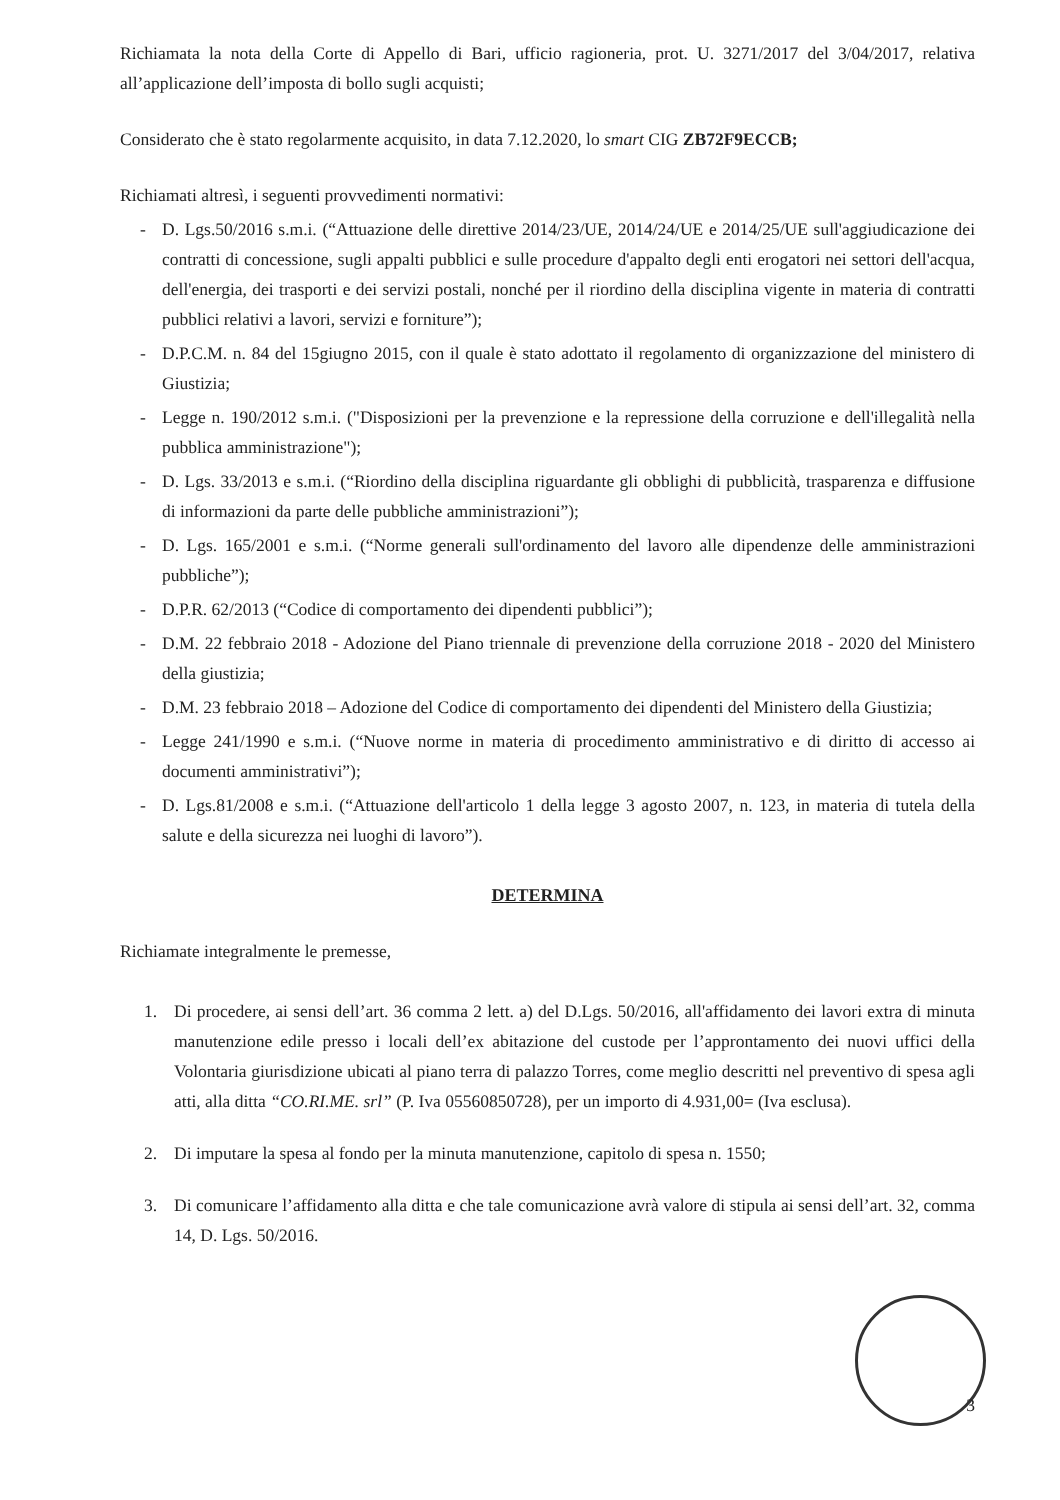Richiamata la nota della Corte di Appello di Bari, ufficio ragioneria, prot. U. 3271/2017 del 3/04/2017, relativa all’applicazione dell’imposta di bollo sugli acquisti;
Considerato che è stato regolarmente acquisito, in data 7.12.2020, lo smart CIG ZB72F9ECCB;
Richiamati altresì, i seguenti provvedimenti normativi:
- D. Lgs.50/2016 s.m.i. (“Attuazione delle direttive 2014/23/UE, 2014/24/UE e 2014/25/UE sull'aggiudicazione dei contratti di concessione, sugli appalti pubblici e sulle procedure d'appalto degli enti erogatori nei settori dell'acqua, dell'energia, dei trasporti e dei servizi postali, nonché per il riordino della disciplina vigente in materia di contratti pubblici relativi a lavori, servizi e forniture”);
- D.P.C.M. n. 84 del 15giugno 2015, con il quale è stato adottato il regolamento di organizzazione del ministero di Giustizia;
- Legge n. 190/2012 s.m.i. ("Disposizioni per la prevenzione e la repressione della corruzione e dell'illegalità nella pubblica amministrazione");
- D. Lgs. 33/2013 e s.m.i. (“Riordino della disciplina riguardante gli obblighi di pubblicità, trasparenza e diffusione di informazioni da parte delle pubbliche amministrazioni”);
- D. Lgs. 165/2001 e s.m.i. (“Norme generali sull'ordinamento del lavoro alle dipendenze delle amministrazioni pubbliche”);
- D.P.R. 62/2013 (“Codice di comportamento dei dipendenti pubblici”);
- D.M. 22 febbraio 2018 - Adozione del Piano triennale di prevenzione della corruzione 2018 - 2020 del Ministero della giustizia;
- D.M. 23 febbraio 2018 – Adozione del Codice di comportamento dei dipendenti del Ministero della Giustizia;
- Legge 241/1990 e s.m.i. (“Nuove norme in materia di procedimento amministrativo e di diritto di accesso ai documenti amministrativi”);
- D. Lgs.81/2008 e s.m.i. (“Attuazione dell'articolo 1 della legge 3 agosto 2007, n. 123, in materia di tutela della salute e della sicurezza nei luoghi di lavoro”).
DETERMINA
Richiamate integralmente le premesse,
1. Di procedere, ai sensi dell’art. 36 comma 2 lett. a) del D.Lgs. 50/2016, all'affidamento dei lavori extra di minuta manutenzione edile presso i locali dell’ex abitazione del custode per l’approntamento dei nuovi uffici della Volontaria giurisdizione ubicati al piano terra di palazzo Torres, come meglio descritti nel preventivo di spesa agli atti, alla ditta “CO.RI.ME. srl” (P. Iva 05560850728), per un importo di 4.931,00= (Iva esclusa).
2. Di imputare la spesa al fondo per la minuta manutenzione, capitolo di spesa n. 1550;
3. Di comunicare l’affidamento alla ditta e che tale comunicazione avrà valore di stipula ai sensi dell’art. 32, comma 14, D. Lgs. 50/2016.
3